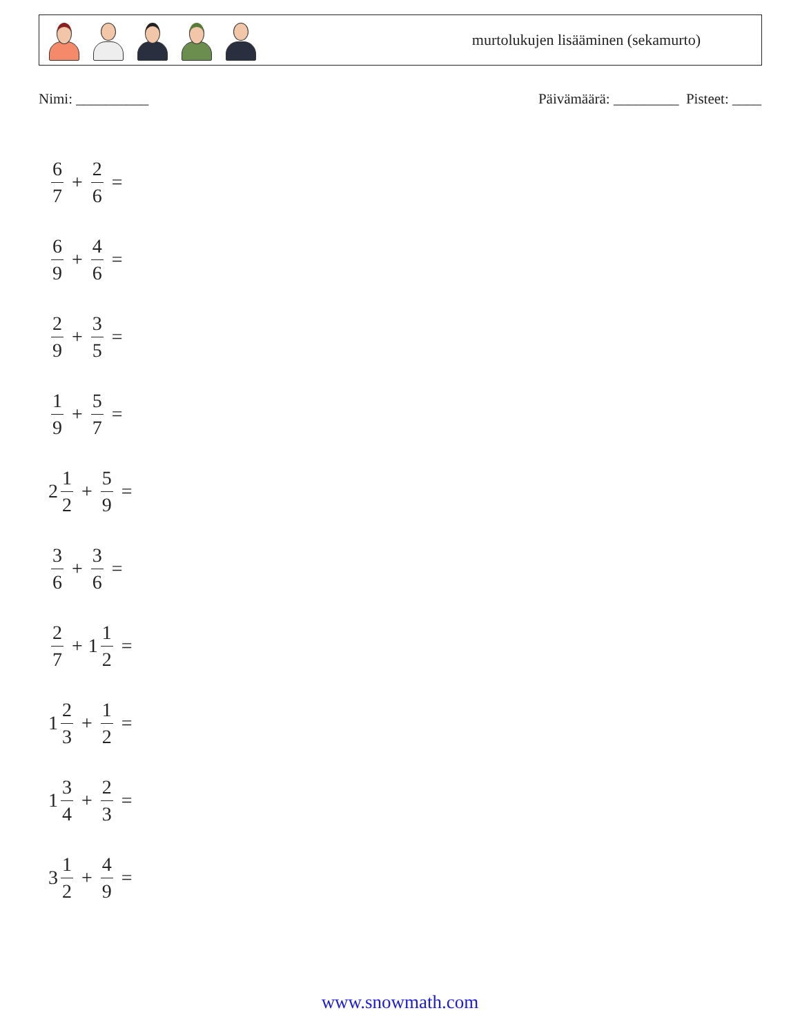murtolukujen lisääminen (sekamurto)
Nimi: __________ Päivämäärä: _________ Pisteet: ____
6 7 + 2 6 =
6 9 + 4 6 =
2 9 + 3 5 =
1 9 + 5 7 =
2 1 2 + 5 9 =
3 6 + 3 6 =
2 7 + 1 1 2 =
1 2 3 + 1 2 =
1 3 4 + 2 3 =
3 1 2 + 4 9 =
www.snowmath.com